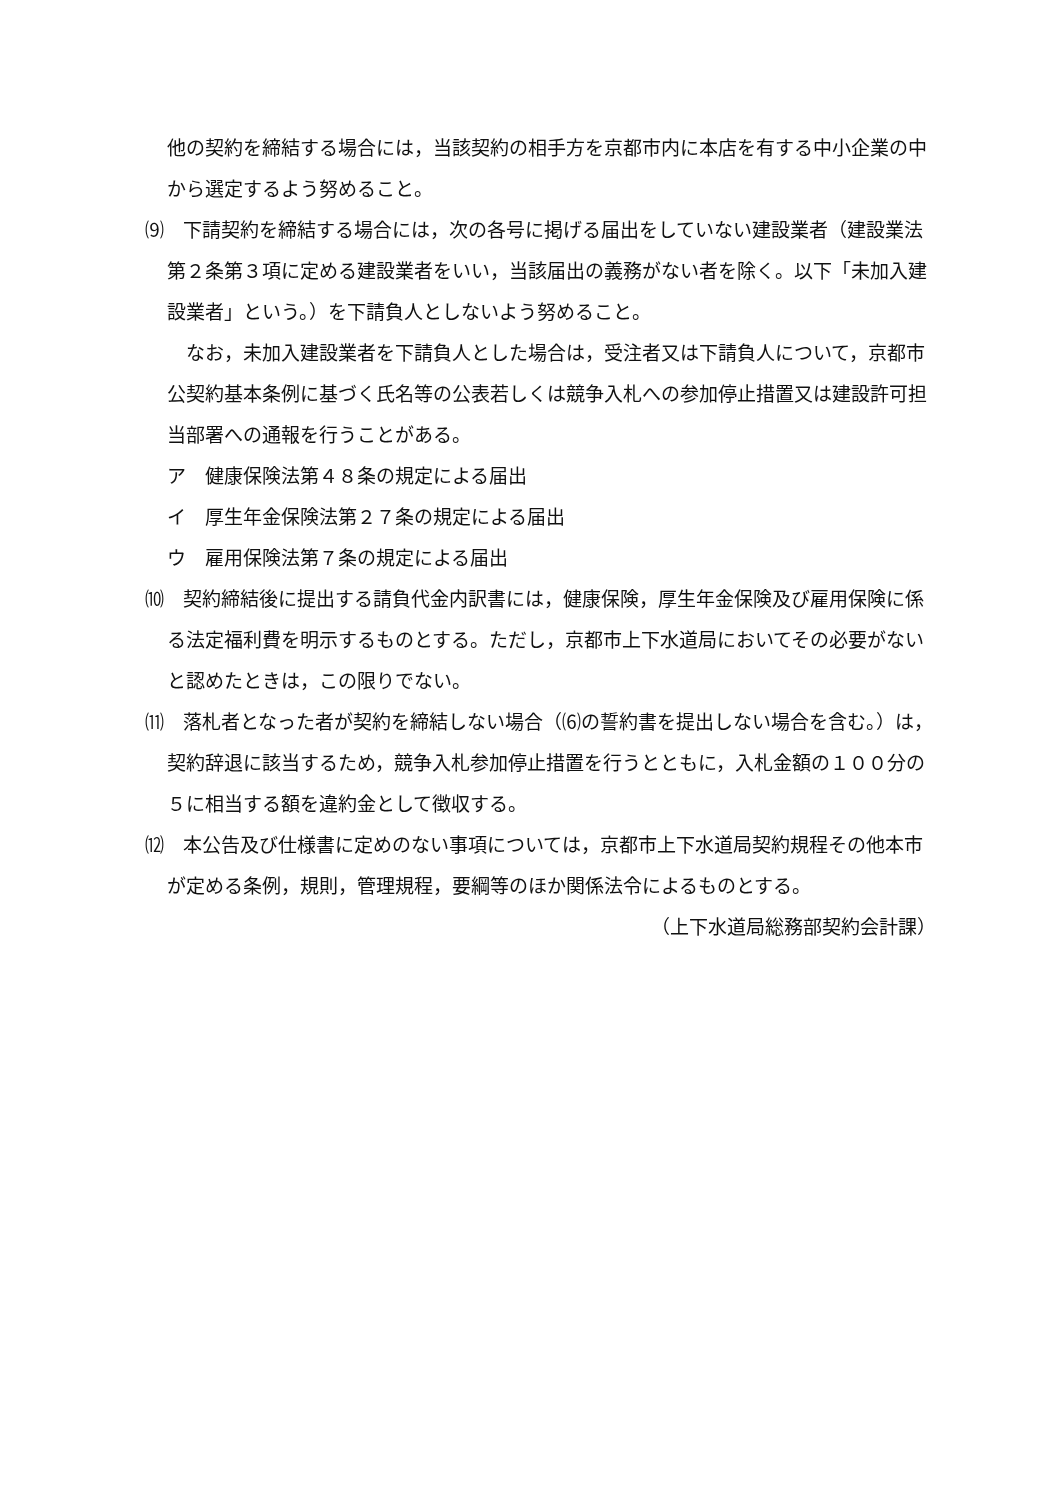他の契約を締結する場合には，当該契約の相手方を京都市内に本店を有する中小企業の中から選定するよう努めること。
⑼　下請契約を締結する場合には，次の各号に掲げる届出をしていない建設業者（建設業法第２条第３項に定める建設業者をいい，当該届出の義務がない者を除く。以下「未加入建設業者」という。）を下請負人としないよう努めること。
　なお，未加入建設業者を下請負人とした場合は，受注者又は下請負人について，京都市公契約基本条例に基づく氏名等の公表若しくは競争入札への参加停止措置又は建設許可担当部署への通報を行うことがある。
ア　健康保険法第４８条の規定による届出
イ　厚生年金保険法第２７条の規定による届出
ウ　雇用保険法第７条の規定による届出
⑽　契約締結後に提出する請負代金内訳書には，健康保険，厚生年金保険及び雇用保険に係る法定福利費を明示するものとする。ただし，京都市上下水道局においてその必要がないと認めたときは，この限りでない。
⑾　落札者となった者が契約を締結しない場合（⑹の誓約書を提出しない場合を含む。）は，契約辞退に該当するため，競争入札参加停止措置を行うとともに，入札金額の１００分の５に相当する額を違約金として徴収する。
⑿　本公告及び仕様書に定めのない事項については，京都市上下水道局契約規程その他本市が定める条例，規則，管理規程，要綱等のほか関係法令によるものとする。
（上下水道局総務部契約会計課）